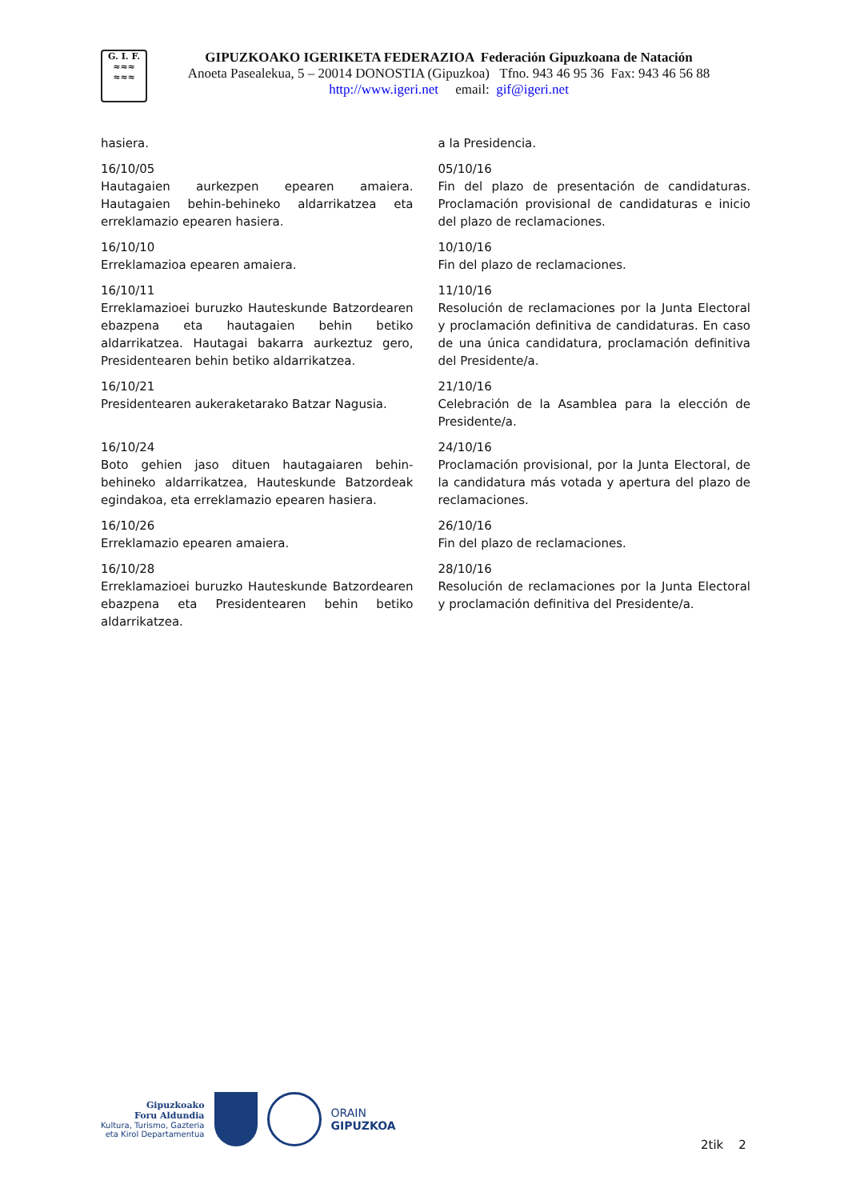G. I. F.
≈≈≈
≈≈≈
GIPUZKOAKO IGERIKETA FEDERAZIOA Federación Gipuzkoana de Natación
Anoeta Pasealekua, 5 – 20014 DONOSTIA (Gipuzkoa) Tfno. 943 46 95 36 Fax: 943 46 56 88
http://www.igeri.net email: gif@igeri.net
hasiera.
16/10/05
Hautagaien aurkezpen epearen amaiera. Hautagaien behin-behineko aldarrikatzea eta erreklamazio epearen hasiera.
16/10/10
Erreklamazioa epearen amaiera.
16/10/11
Erreklamazioei buruzko Hauteskunde Batzordearen ebazpena eta hautagaien behin betiko aldarrikatzea. Hautagai bakarra aurkeztuz gero, Presidentearen behin betiko aldarrikatzea.
16/10/21
Presidentearen aukeraketarako Batzar Nagusia.
16/10/24
Boto gehien jaso dituen hautagaiaren behin-behineko aldarrikatzea, Hauteskunde Batzordeak egindakoa, eta erreklamazio epearen hasiera.
16/10/26
Erreklamazio epearen amaiera.
16/10/28
Erreklamazioei buruzko Hauteskunde Batzordearen ebazpena eta Presidentearen behin betiko aldarrikatzea.
a la Presidencia.
05/10/16
Fin del plazo de presentación de candidaturas. Proclamación provisional de candidaturas e inicio del plazo de reclamaciones.
10/10/16
Fin del plazo de reclamaciones.
11/10/16
Resolución de reclamaciones por la Junta Electoral y proclamación definitiva de candidaturas. En caso de una única candidatura, proclamación definitiva del Presidente/a.
21/10/16
Celebración de la Asamblea para la elección de Presidente/a.
24/10/16
Proclamación provisional, por la Junta Electoral, de la candidatura más votada y apertura del plazo de reclamaciones.
26/10/16
Fin del plazo de reclamaciones.
28/10/16
Resolución de reclamaciones por la Junta Electoral y proclamación definitiva del Presidente/a.
Gipuzkoako
Foru Aldundia
Kultura, Turismo, Gazteria
eta Kirol Departamentua
ORAIN
GIPUZKOA
2tik 2